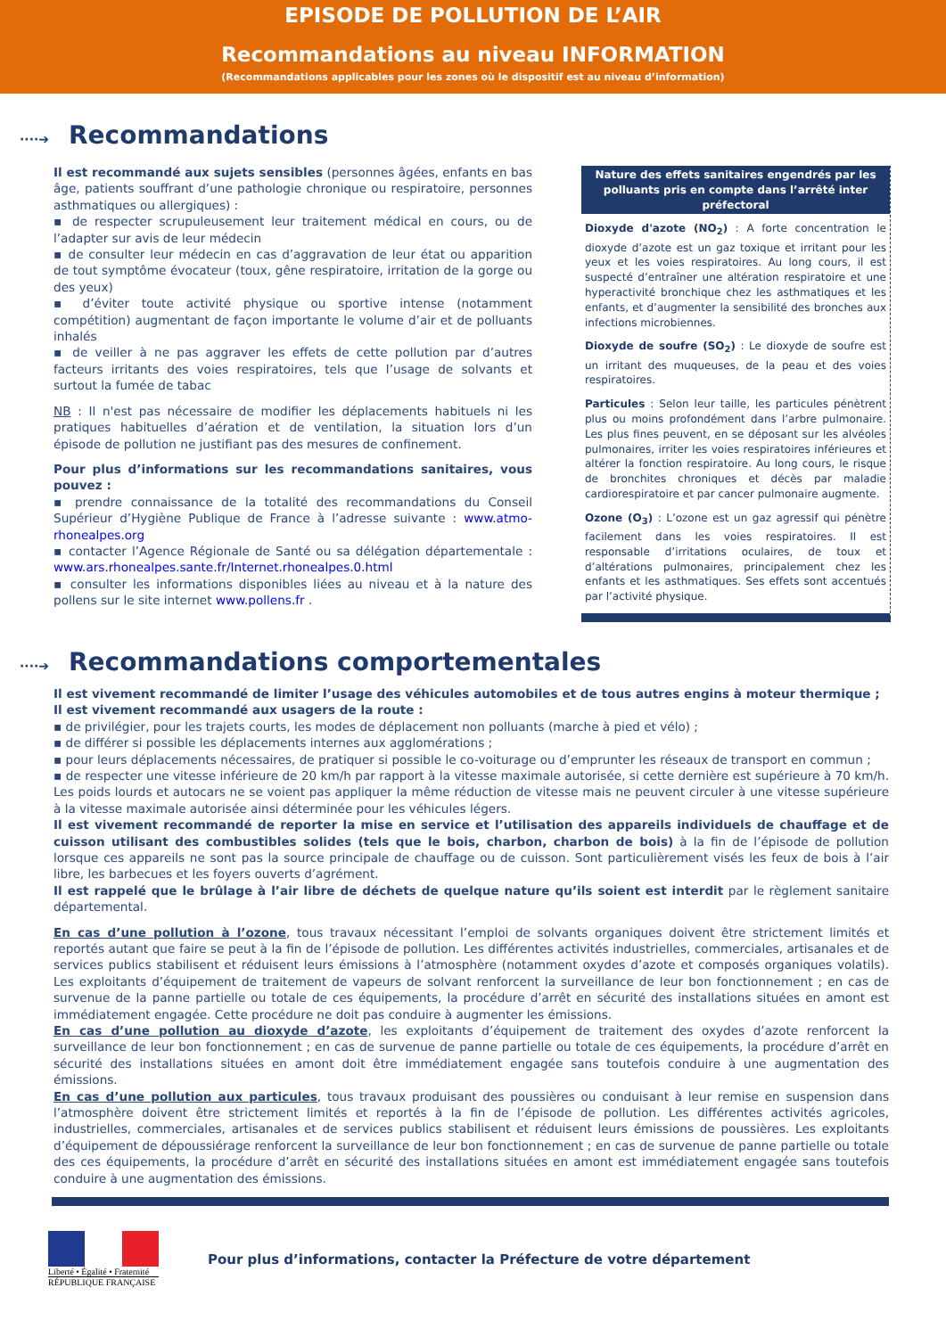EPISODE DE POLLUTION DE L’AIR
Recommandations au niveau INFORMATION
(Recommandations applicables pour les zones où le dispositif est au niveau d’information)
····➔ Recommandations
Il est recommandé aux sujets sensibles (personnes âgées, enfants en bas âge, patients souffrant d’une pathologie chronique ou respiratoire, personnes asthmatiques ou allergiques) :
▪ de respecter scrupuleusement leur traitement médical en cours, ou de l’adapter sur avis de leur médecin
▪ de consulter leur médecin en cas d’aggravation de leur état ou apparition de tout symptôme évocateur (toux, gêne respiratoire, irritation de la gorge ou des yeux)
▪ d’éviter toute activité physique ou sportive intense (notamment compétition) augmentant de façon importante le volume d’air et de polluants inhalés
▪ de veiller à ne pas aggraver les effets de cette pollution par d’autres facteurs irritants des voies respiratoires, tels que l’usage de solvants et surtout la fumée de tabac
NB : Il n'est pas nécessaire de modifier les déplacements habituels ni les pratiques habituelles d’aération et de ventilation, la situation lors d’un épisode de pollution ne justifiant pas des mesures de confinement.
Pour plus d’informations sur les recommandations sanitaires, vous pouvez :
▪ prendre connaissance de la totalité des recommandations du Conseil Supérieur d’Hygiène Publique de France à l’adresse suivante : www.atmo-rhonealpes.org
▪ contacter l’Agence Régionale de Santé ou sa délégation départementale : www.ars.rhonealpes.sante.fr/Internet.rhonealpes.0.html
▪ consulter les informations disponibles liées au niveau et à la nature des pollens sur le site internet www.pollens.fr .
Nature des effets sanitaires engendrés par les polluants pris en compte dans l’arrêté inter préfectoral
Dioxyde d'azote (NO<sub>2</sub>) : A forte concentration le dioxyde d’azote est un gaz toxique et irritant pour les yeux et les voies respiratoires. Au long cours, il est suspecté d’entraîner une altération respiratoire et une hyperactivité bronchique chez les asthmatiques et les enfants, et d’augmenter la sensibilité des bronches aux infections microbiennes.
Dioxyde de soufre (SO<sub>2</sub>) : Le dioxyde de soufre est un irritant des muqueuses, de la peau et des voies respiratoires.
Particules : Selon leur taille, les particules pénètrent plus ou moins profondément dans l’arbre pulmonaire. Les plus fines peuvent, en se déposant sur les alvéoles pulmonaires, irriter les voies respiratoires inférieures et altérer la fonction respiratoire. Au long cours, le risque de bronchites chroniques et décès par maladie cardiorespiratoire et par cancer pulmonaire augmente.
Ozone (O<sub>3</sub>) : L’ozone est un gaz agressif qui pénètre facilement dans les voies respiratoires. Il est responsable d’irritations oculaires, de toux et d’altérations pulmonaires, principalement chez les enfants et les asthmatiques. Ses effets sont accentués par l’activité physique.
····➔ Recommandations comportementales
Il est vivement recommandé de limiter l’usage des véhicules automobiles et de tous autres engins à moteur thermique ;
Il est vivement recommandé aux usagers de la route :
▪ de privilégier, pour les trajets courts, les modes de déplacement non polluants (marche à pied et vélo) ;
▪ de différer si possible les déplacements internes aux agglomérations ;
▪ pour leurs déplacements nécessaires, de pratiquer si possible le co-voiturage ou d’emprunter les réseaux de transport en commun ;
▪ de respecter une vitesse inférieure de 20 km/h par rapport à la vitesse maximale autorisée, si cette dernière est supérieure à 70 km/h. Les poids lourds et autocars ne se voient pas appliquer la même réduction de vitesse mais ne peuvent circuler à une vitesse supérieure à la vitesse maximale autorisée ainsi déterminée pour les véhicules légers.
Il est vivement recommandé de reporter la mise en service et l’utilisation des appareils individuels de chauffage et de cuisson utilisant des combustibles solides (tels que le bois, charbon, charbon de bois) à la fin de l’épisode de pollution lorsque ces appareils ne sont pas la source principale de chauffage ou de cuisson. Sont particulièrement visés les feux de bois à l’air libre, les barbecues et les foyers ouverts d’agrément.
Il est rappelé que le brûlage à l’air libre de déchets de quelque nature qu’ils soient est interdit par le règlement sanitaire départemental.
En cas d’une pollution à l’ozone, tous travaux nécessitant l’emploi de solvants organiques doivent être strictement limités et reportés autant que faire se peut à la fin de l’épisode de pollution. Les différentes activités industrielles, commerciales, artisanales et de services publics stabilisent et réduisent leurs émissions à l’atmosphère (notamment oxydes d’azote et composés organiques volatils). Les exploitants d’équipement de traitement de vapeurs de solvant renforcent la surveillance de leur bon fonctionnement ; en cas de survenue de la panne partielle ou totale de ces équipements, la procédure d’arrêt en sécurité des installations situées en amont est immédiatement engagée. Cette procédure ne doit pas conduire à augmenter les émissions.
En cas d’une pollution au dioxyde d’azote, les exploitants d’équipement de traitement des oxydes d’azote renforcent la surveillance de leur bon fonctionnement ; en cas de survenue de panne partielle ou totale de ces équipements, la procédure d’arrêt en sécurité des installations situées en amont doit être immédiatement engagée sans toutefois conduire à une augmentation des émissions.
En cas d’une pollution aux particules, tous travaux produisant des poussières ou conduisant à leur remise en suspension dans l’atmosphère doivent être strictement limités et reportés à la fin de l’épisode de pollution. Les différentes activités agricoles, industrielles, commerciales, artisanales et de services publics stabilisent et réduisent leurs émissions de poussières. Les exploitants d’équipement de dépoussiérage renforcent la surveillance de leur bon fonctionnement ; en cas de survenue de panne partielle ou totale des ces équipements, la procédure d’arrêt en sécurité des installations situées en amont est immédiatement engagée sans toutefois conduire à une augmentation des émissions.
Liberté • Égalité • Fraternité
RÉPUBLIQUE FRANÇAISE
Pour plus d’informations, contacter la Préfecture de votre département